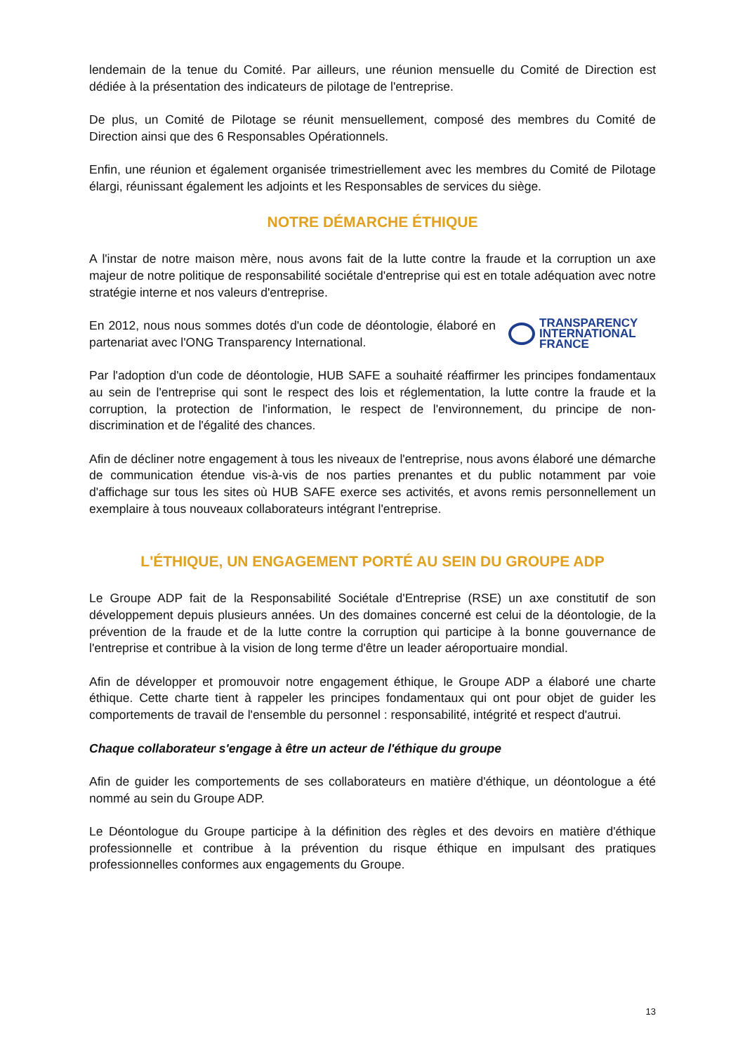lendemain de la tenue du Comité. Par ailleurs, une réunion mensuelle du Comité de Direction est dédiée à la présentation des indicateurs de pilotage de l'entreprise.
De plus, un Comité de Pilotage se réunit mensuellement, composé des membres du Comité de Direction ainsi que des 6 Responsables Opérationnels.
Enfin, une réunion et également organisée trimestriellement avec les membres du Comité de Pilotage élargi, réunissant également les adjoints et les Responsables de services du siège.
NOTRE DÉMARCHE ÉTHIQUE
A l'instar de notre maison mère, nous avons fait de la lutte contre la fraude et la corruption un axe majeur de notre politique de responsabilité sociétale d'entreprise qui est en totale adéquation avec notre stratégie interne et nos valeurs d'entreprise.
En 2012, nous nous sommes dotés d'un code de déontologie, élaboré en partenariat avec l'ONG Transparency International.
TRANSPARENCY
INTERNATIONAL
FRANCE
Par l'adoption d'un code de déontologie, HUB SAFE a souhaité réaffirmer les principes fondamentaux au sein de l'entreprise qui sont le respect des lois et réglementation, la lutte contre la fraude et la corruption, la protection de l'information, le respect de l'environnement, du principe de non-discrimination et de l'égalité des chances.
Afin de décliner notre engagement à tous les niveaux de l'entreprise, nous avons élaboré une démarche de communication étendue vis-à-vis de nos parties prenantes et du public notamment par voie d'affichage sur tous les sites où HUB SAFE exerce ses activités, et avons remis personnellement un exemplaire à tous nouveaux collaborateurs intégrant l'entreprise.
L'ÉTHIQUE, UN ENGAGEMENT PORTÉ AU SEIN DU GROUPE ADP
Le Groupe ADP fait de la Responsabilité Sociétale d'Entreprise (RSE) un axe constitutif de son développement depuis plusieurs années. Un des domaines concerné est celui de la déontologie, de la prévention de la fraude et de la lutte contre la corruption qui participe à la bonne gouvernance de l'entreprise et contribue à la vision de long terme d'être un leader aéroportuaire mondial.
Afin de développer et promouvoir notre engagement éthique, le Groupe ADP a élaboré une charte éthique. Cette charte tient à rappeler les principes fondamentaux qui ont pour objet de guider les comportements de travail de l'ensemble du personnel : responsabilité, intégrité et respect d'autrui.
Chaque collaborateur s'engage à être un acteur de l'éthique du groupe
Afin de guider les comportements de ses collaborateurs en matière d'éthique, un déontologue a été nommé au sein du Groupe ADP.
Le Déontologue du Groupe participe à la définition des règles et des devoirs en matière d'éthique professionnelle et contribue à la prévention du risque éthique en impulsant des pratiques professionnelles conformes aux engagements du Groupe.
13